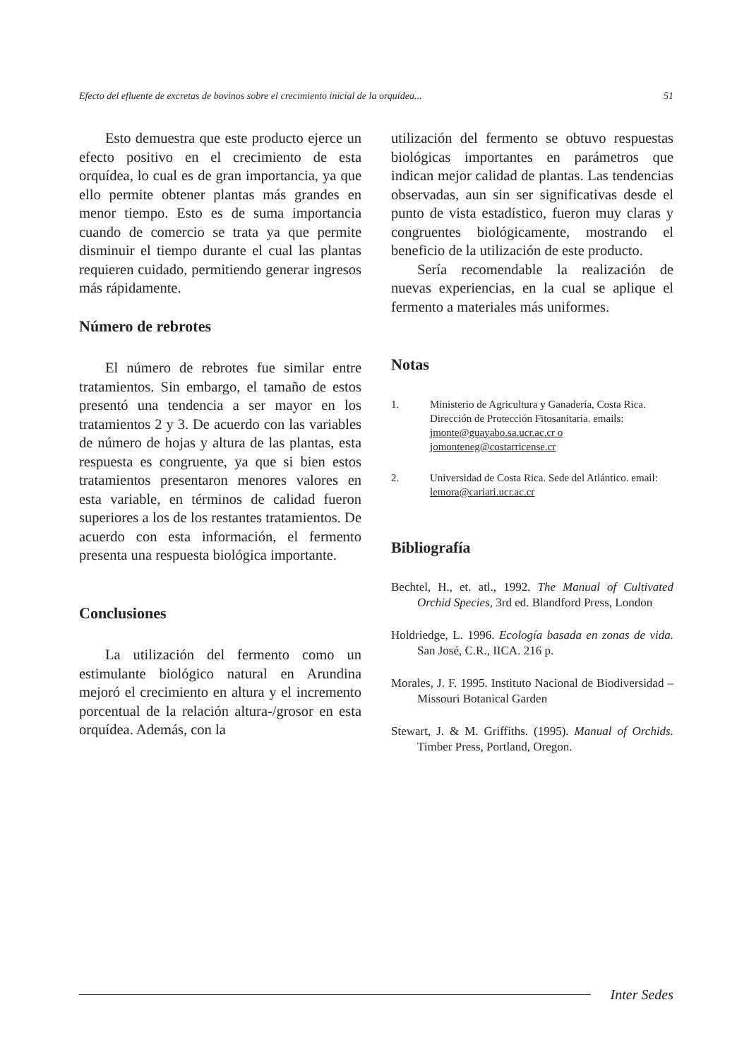Efecto del efluente de excretas de bovinos sobre el crecimiento inicial de la orquidea... 51
Esto demuestra que este producto ejerce un efecto positivo en el crecimiento de esta orquídea, lo cual es de gran importancia, ya que ello permite obtener plantas más grandes en menor tiempo. Esto es de suma importancia cuando de comercio se trata ya que permite disminuir el tiempo durante el cual las plantas requieren cuidado, permitiendo generar ingresos más rápidamente.
Número de rebrotes
El número de rebrotes fue similar entre tratamientos. Sin embargo, el tamaño de estos presentó una tendencia a ser mayor en los tratamientos 2 y 3. De acuerdo con las variables de número de hojas y altura de las plantas, esta respuesta es congruente, ya que si bien estos tratamientos presentaron menores valores en esta variable, en términos de calidad fueron superiores a los de los restantes tratamientos. De acuerdo con esta información, el fermento presenta una respuesta biológica importante.
Conclusiones
La utilización del fermento como un estimulante biológico natural en Arundina mejoró el crecimiento en altura y el incremento porcentual de la relación altura-/grosor en esta orquídea. Además, con la
utilización del fermento se obtuvo respuestas biológicas importantes en parámetros que indican mejor calidad de plantas. Las tendencias observadas, aun sin ser significativas desde el punto de vista estadístico, fueron muy claras y congruentes biológicamente, mostrando el beneficio de la utilización de este producto.
Sería recomendable la realización de nuevas experiencias, en la cual se aplique el fermento a materiales más uniformes.
Notas
1. Ministerio de Agricultura y Ganadería, Costa Rica. Dirección de Protección Fitosanitaria. emails: jmonte@guayabo.sa.ucr.ac.cr o jomonteneg@costarricense.cr
2. Universidad de Costa Rica. Sede del Atlántico. email: lemora@cariari.ucr.ac.cr
Bibliografía
Bechtel, H., et. atl., 1992. The Manual of Cultivated Orchid Species, 3rd ed. Blandford Press, London
Holdriedge, L. 1996. Ecología basada en zonas de vida. San José, C.R., IICA. 216 p.
Morales, J. F. 1995. Instituto Nacional de Biodiversidad – Missouri Botanical Garden
Stewart, J. & M. Griffiths. (1995). Manual of Orchids. Timber Press, Portland, Oregon.
Inter Sedes